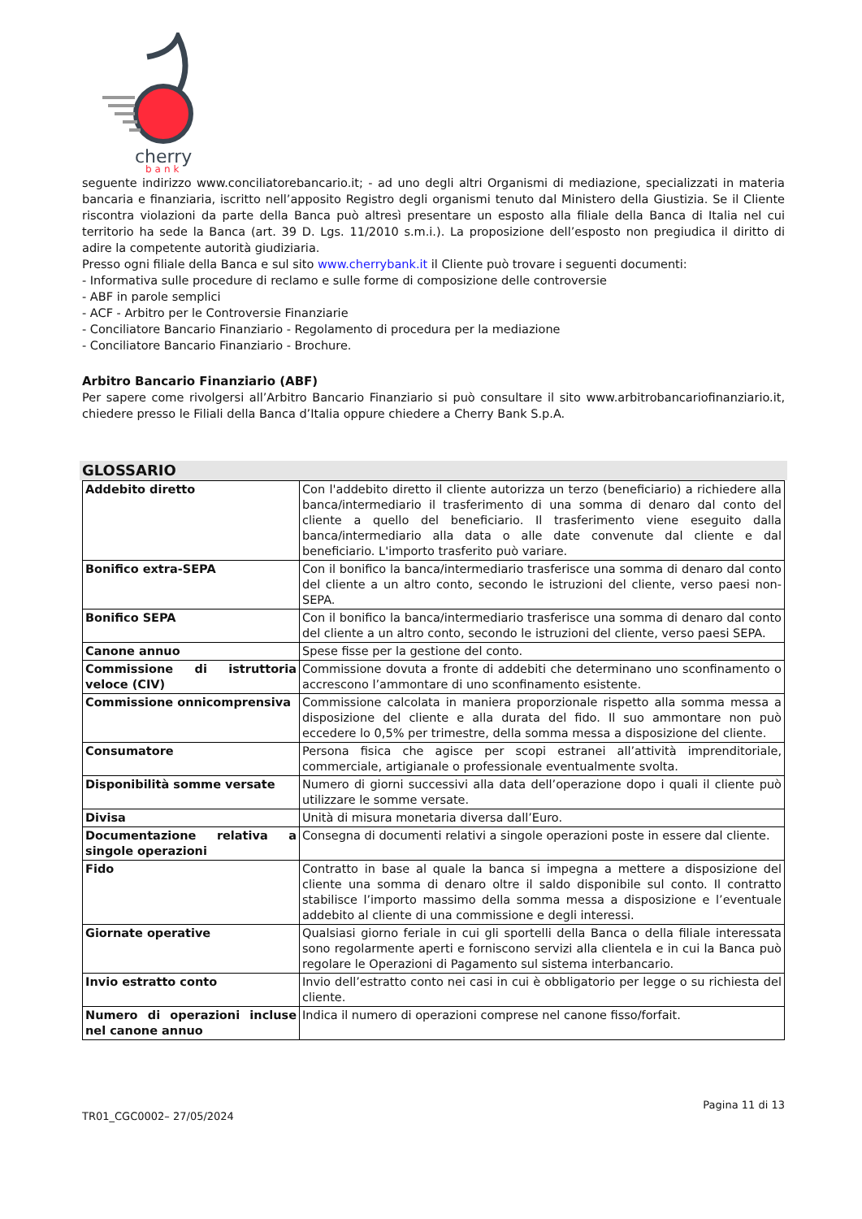cherry
bank
seguente indirizzo www.conciliatorebancario.it; - ad uno degli altri Organismi di mediazione, specializzati in materia bancaria e finanziaria, iscritto nell’apposito Registro degli organismi tenuto dal Ministero della Giustizia. Se il Cliente riscontra violazioni da parte della Banca può altresì presentare un esposto alla filiale della Banca di Italia nel cui territorio ha sede la Banca (art. 39 D. Lgs. 11/2010 s.m.i.). La proposizione dell’esposto non pregiudica il diritto di adire la competente autorità giudiziaria.
Presso ogni filiale della Banca e sul sito www.cherrybank.it il Cliente può trovare i seguenti documenti:
- Informativa sulle procedure di reclamo e sulle forme di composizione delle controversie
- ABF in parole semplici
- ACF - Arbitro per le Controversie Finanziarie
- Conciliatore Bancario Finanziario - Regolamento di procedura per la mediazione
- Conciliatore Bancario Finanziario - Brochure.
Arbitro Bancario Finanziario (ABF)
Per sapere come rivolgersi all’Arbitro Bancario Finanziario si può consultare il sito www.arbitrobancariofinanziario.it, chiedere presso le Filiali della Banca d’Italia oppure chiedere a Cherry Bank S.p.A.
GLOSSARIO
| Addebito diretto | Con l'addebito diretto il cliente autorizza un terzo (beneficiario) a richiedere alla banca/intermediario il trasferimento di una somma di denaro dal conto del cliente a quello del beneficiario. Il trasferimento viene eseguito dalla banca/intermediario alla data o alle date convenute dal cliente e dal beneficiario. L'importo trasferito può variare. |
| Bonifico extra-SEPA | Con il bonifico la banca/intermediario trasferisce una somma di denaro dal conto del cliente a un altro conto, secondo le istruzioni del cliente, verso paesi non-SEPA. |
| Bonifico SEPA | Con il bonifico la banca/intermediario trasferisce una somma di denaro dal conto del cliente a un altro conto, secondo le istruzioni del cliente, verso paesi SEPA. |
| Canone annuo | Spese fisse per la gestione del conto. |
| Commissione di istruttoria veloce (CIV) | Commissione dovuta a fronte di addebiti che determinano uno sconfinamento o accrescono l’ammontare di uno sconfinamento esistente. |
| Commissione onnicomprensiva | Commissione calcolata in maniera proporzionale rispetto alla somma messa a disposizione del cliente e alla durata del fido. Il suo ammontare non può eccedere lo 0,5% per trimestre, della somma messa a disposizione del cliente. |
| Consumatore | Persona fisica che agisce per scopi estranei all’attività imprenditoriale, commerciale, artigianale o professionale eventualmente svolta. |
| Disponibilità somme versate | Numero di giorni successivi alla data dell’operazione dopo i quali il cliente può utilizzare le somme versate. |
| Divisa | Unità di misura monetaria diversa dall’Euro. |
| Documentazione relativa a singole operazioni | Consegna di documenti relativi a singole operazioni poste in essere dal cliente. |
| Fido | Contratto in base al quale la banca si impegna a mettere a disposizione del cliente una somma di denaro oltre il saldo disponibile sul conto. Il contratto stabilisce l’importo massimo della somma messa a disposizione e l’eventuale addebito al cliente di una commissione e degli interessi. |
| Giornate operative | Qualsiasi giorno feriale in cui gli sportelli della Banca o della filiale interessata sono regolarmente aperti e forniscono servizi alla clientela e in cui la Banca può regolare le Operazioni di Pagamento sul sistema interbancario. |
| Invio estratto conto | Invio dell’estratto conto nei casi in cui è obbligatorio per legge o su richiesta del cliente. |
| Numero di operazioni incluse nel canone annuo | Indica il numero di operazioni comprese nel canone fisso/forfait. |
TR01_CGC0002– 27/05/2024 Pagina 11 di 13